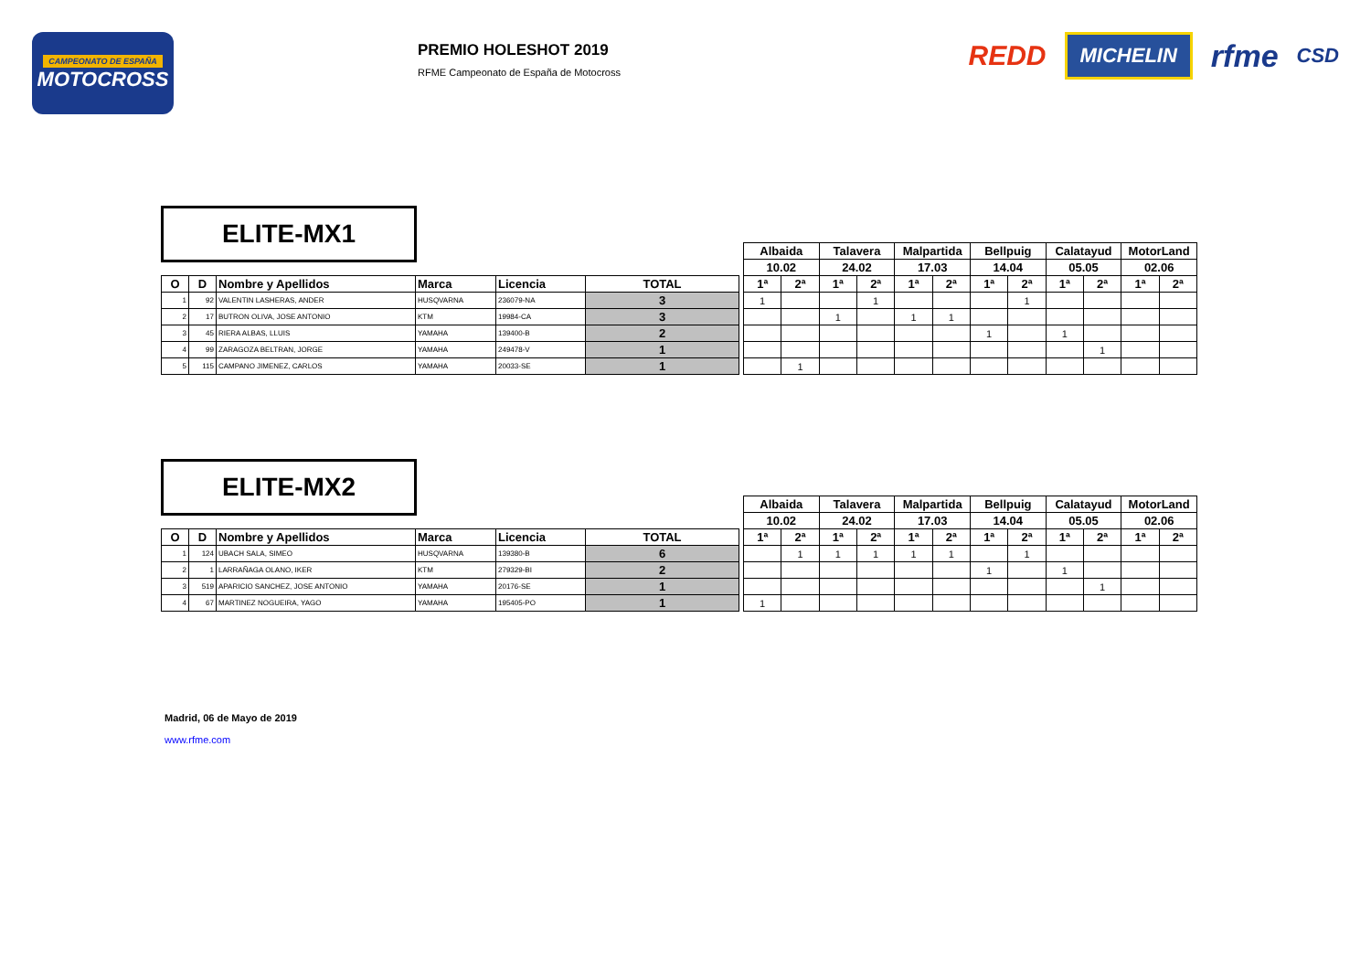CAMPEONATO DE ESPAÑA
MOTOCROSS
PREMIO HOLESHOT 2019
RFME Campeonato de España de Motocross
REDD MICHELIN rfme CSD
ELITE-MX1
| | | | | | | | Albaida | | Talavera | | Malpartida | | Bellpuig | | Calatayud | | MotorLand | |
| | | | | | | | 10.02 | | 24.02 | | 17.03 | | 14.04 | | 05.05 | | 02.06 | |
| O | D | Nombre y Apellidos | Marca | Licencia | TOTAL | | 1ª | 2ª | 1ª | 2ª | 1ª | 2ª | 1ª | 2ª | 1ª | 2ª | 1ª | 2ª |
| 1 | 92 | VALENTIN LASHERAS, ANDER | HUSQVARNA | 236079-NA | 3 | | 1 | | | 1 | | | | 1 | | | | |
| 2 | 17 | BUTRON OLIVA, JOSE ANTONIO | KTM | 19984-CA | 3 | | | | 1 | | 1 | 1 | | | | | | |
| 3 | 45 | RIERA ALBAS, LLUIS | YAMAHA | 139400-B | 2 | | | | | | | | 1 | | 1 | | | |
| 4 | 99 | ZARAGOZA BELTRAN, JORGE | YAMAHA | 249478-V | 1 | | | | | | | | | | | 1 | | |
| 5 | 115 | CAMPANO JIMENEZ, CARLOS | YAMAHA | 20033-SE | 1 | | | 1 | | | | | | | | | | |
ELITE-MX2
| | | | | | | | Albaida | | Talavera | | Malpartida | | Bellpuig | | Calatayud | | MotorLand | |
| | | | | | | | 10.02 | | 24.02 | | 17.03 | | 14.04 | | 05.05 | | 02.06 | |
| O | D | Nombre y Apellidos | Marca | Licencia | TOTAL | | 1ª | 2ª | 1ª | 2ª | 1ª | 2ª | 1ª | 2ª | 1ª | 2ª | 1ª | 2ª |
| 1 | 124 | UBACH SALA, SIMEO | HUSQVARNA | 139380-B | 6 | | | 1 | 1 | 1 | 1 | 1 | | 1 | | | | |
| 2 | 1 | LARRAÑAGA OLANO, IKER | KTM | 279329-BI | 2 | | | | | | | | 1 | | 1 | | | |
| 3 | 519 | APARICIO SANCHEZ, JOSE ANTONIO | YAMAHA | 20176-SE | 1 | | | | | | | | | | | 1 | | |
| 4 | 67 | MARTINEZ NOGUEIRA, YAGO | YAMAHA | 195405-PO | 1 | | 1 | | | | | | | | | | | |
Madrid, 06 de Mayo de 2019
www.rfme.com